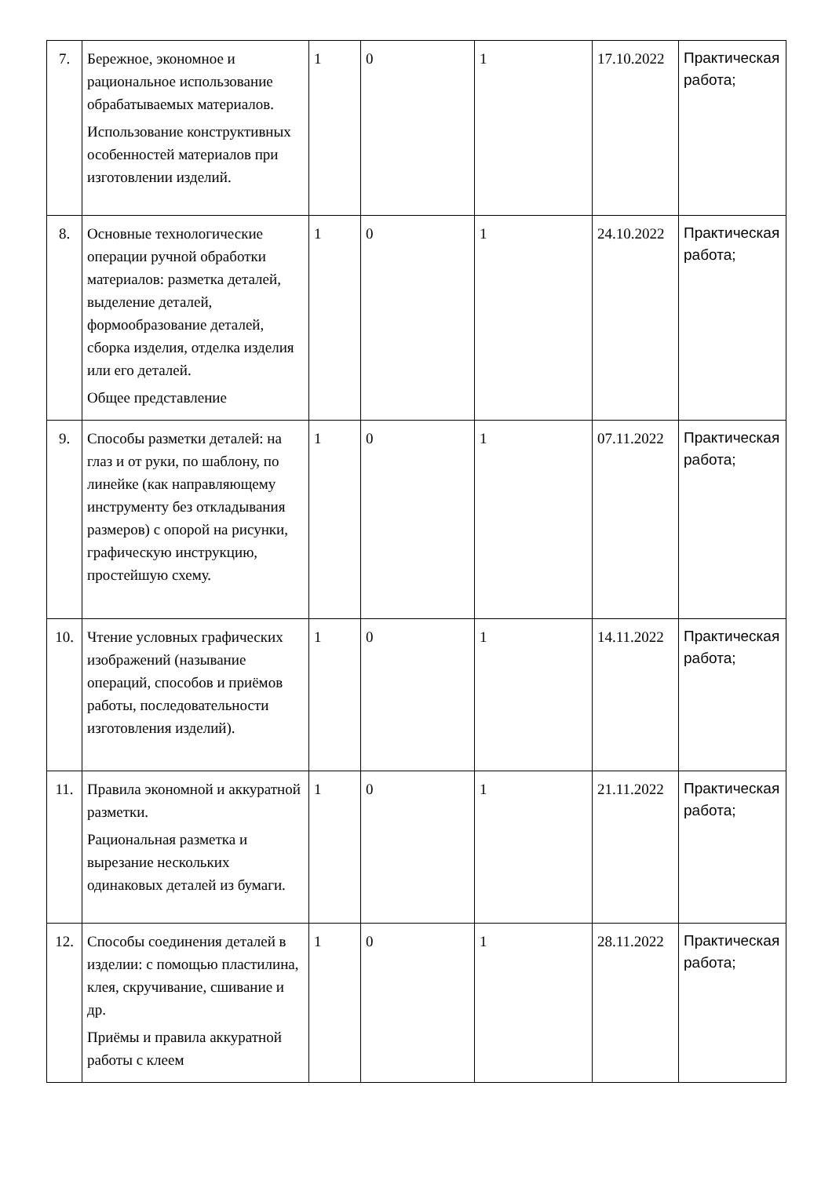| 7. | Бережное, экономное и рациональное использование обрабатываемых материалов. Использование конструктивных особенностей материалов при изготовлении изделий. | 1 | 0 | 1 | 17.10.2022 | Практическая работа; |
| 8. | Основные технологические операции ручной обработки материалов: разметка деталей, выделение деталей, формообразование деталей, сборка изделия, отделка изделия или его деталей. Общее представление | 1 | 0 | 1 | 24.10.2022 | Практическая работа; |
| 9. | Способы разметки деталей: на глаз и от руки, по шаблону, по линейке (как направляющему инструменту без откладывания размеров) с опорой на рисунки, графическую инструкцию, простейшую схему. | 1 | 0 | 1 | 07.11.2022 | Практическая работа; |
| 10. | Чтение условных графических изображений (называние операций, способов и приёмов работы, последовательности изготовления изделий). | 1 | 0 | 1 | 14.11.2022 | Практическая работа; |
| 11. | Правила экономной и аккуратной разметки. Рациональная разметка и вырезание нескольких одинаковых деталей из бумаги. | 1 | 0 | 1 | 21.11.2022 | Практическая работа; |
| 12. | Способы соединения деталей в изделии: с помощью пластилина, клея, скручивание, сшивание и др. Приёмы и правила аккуратной работы с клеем | 1 | 0 | 1 | 28.11.2022 | Практическая работа; |